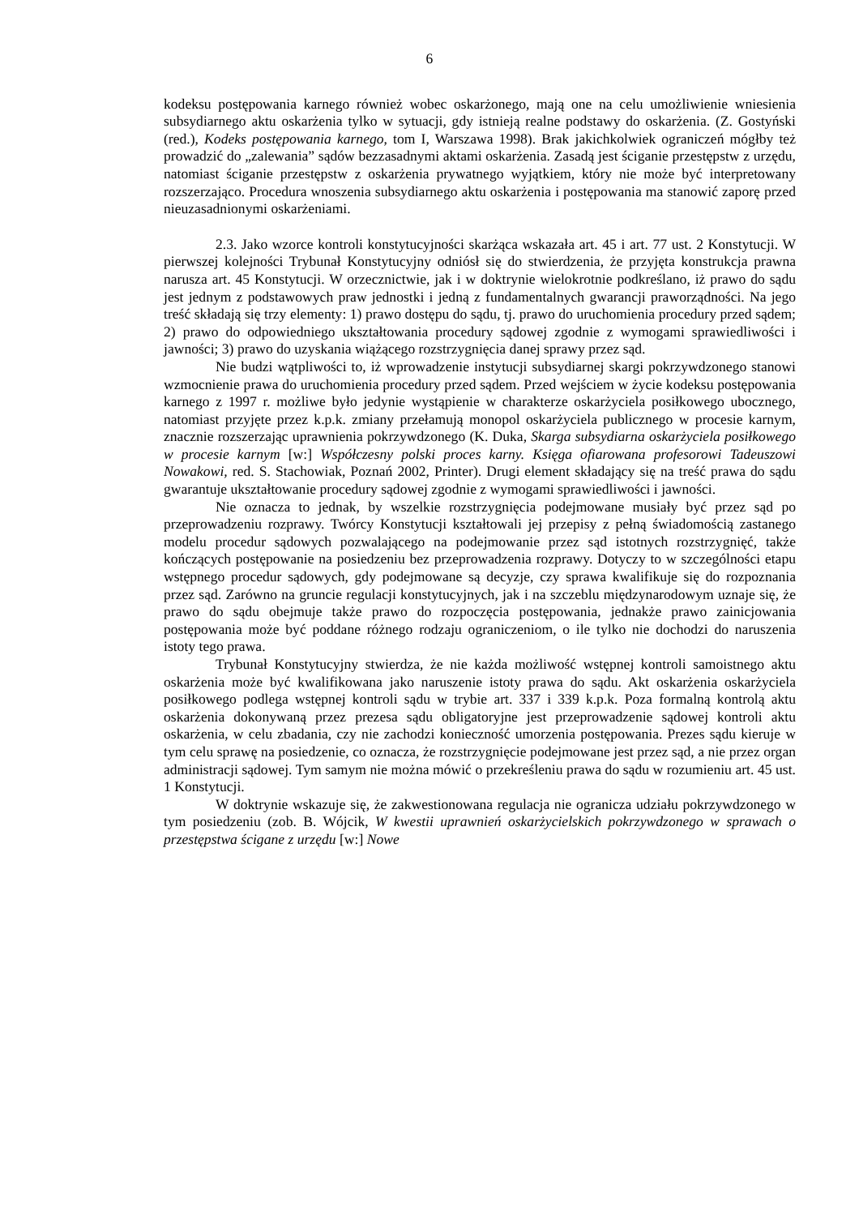6
kodeksu postępowania karnego również wobec oskarżonego, mają one na celu umożliwienie wniesienia subsydiarnego aktu oskarżenia tylko w sytuacji, gdy istnieją realne podstawy do oskarżenia. (Z. Gostyński (red.), Kodeks postępowania karnego, tom I, Warszawa 1998). Brak jakichkolwiek ograniczeń mógłby też prowadzić do „zalewania” sądów bezzasadnymi aktami oskarżenia. Zasadą jest ściganie przestępstw z urzędu, natomiast ściganie przestępstw z oskarżenia prywatnego wyjątkiem, który nie może być interpretowany rozszerzająco. Procedura wnoszenia subsydiarnego aktu oskarżenia i postępowania ma stanowić zaporę przed nieuzasadnionymi oskarżeniami.
2.3. Jako wzorce kontroli konstytucyjności skarżąca wskazała art. 45 i art. 77 ust. 2 Konstytucji. W pierwszej kolejności Trybunał Konstytucyjny odniósł się do stwierdzenia, że przyjęta konstrukcja prawna narusza art. 45 Konstytucji. W orzecznictwie, jak i w doktrynie wielokrotnie podkreślano, iż prawo do sądu jest jednym z podstawowych praw jednostki i jedną z fundamentalnych gwarancji praworządności. Na jego treść składają się trzy elementy: 1) prawo dostępu do sądu, tj. prawo do uruchomienia procedury przed sądem; 2) prawo do odpowiedniego ukształtowania procedury sądowej zgodnie z wymogami sprawiedliwości i jawności; 3) prawo do uzyskania wiążącego rozstrzygnięcia danej sprawy przez sąd.
Nie budzi wątpliwości to, iż wprowadzenie instytucji subsydiarnej skargi pokrzywdzonego stanowi wzmocnienie prawa do uruchomienia procedury przed sądem. Przed wejściem w życie kodeksu postępowania karnego z 1997 r. możliwe było jedynie wystąpienie w charakterze oskarżyciela posiłkowego ubocznego, natomiast przyjęte przez k.p.k. zmiany przełamują monopol oskarżyciela publicznego w procesie karnym, znacznie rozszerzając uprawnienia pokrzywdzonego (K. Duka, Skarga subsydiarna oskarżyciela posiłkowego w procesie karnym [w:] Współczesny polski proces karny. Księga ofiarowana profesorowi Tadeuszowi Nowakowi, red. S. Stachowiak, Poznań 2002, Printer). Drugi element składający się na treść prawa do sądu gwarantuje ukształtowanie procedury sądowej zgodnie z wymogami sprawiedliwości i jawności.
Nie oznacza to jednak, by wszelkie rozstrzygnięcia podejmowane musiały być przez sąd po przeprowadzeniu rozprawy. Twórcy Konstytucji kształtowali jej przepisy z pełną świadomością zastanego modelu procedur sądowych pozwalającego na podejmowanie przez sąd istotnych rozstrzygnięć, także kończących postępowanie na posiedzeniu bez przeprowadzenia rozprawy. Dotyczy to w szczególności etapu wstępnego procedur sądowych, gdy podejmowane są decyzje, czy sprawa kwalifikuje się do rozpoznania przez sąd. Zarówno na gruncie regulacji konstytucyjnych, jak i na szczeblu międzynarodowym uznaje się, że prawo do sądu obejmuje także prawo do rozpoczęcia postępowania, jednakże prawo zainicjowania postępowania może być poddane różnego rodzaju ograniczeniom, o ile tylko nie dochodzi do naruszenia istoty tego prawa.
Trybunał Konstytucyjny stwierdza, że nie każda możliwość wstępnej kontroli samoistnego aktu oskarżenia może być kwalifikowana jako naruszenie istoty prawa do sądu. Akt oskarżenia oskarżyciela posiłkowego podlega wstępnej kontroli sądu w trybie art. 337 i 339 k.p.k. Poza formalną kontrolą aktu oskarżenia dokonywaną przez prezesa sądu obligatoryjne jest przeprowadzenie sądowej kontroli aktu oskarżenia, w celu zbadania, czy nie zachodzi konieczność umorzenia postępowania. Prezes sądu kieruje w tym celu sprawę na posiedzenie, co oznacza, że rozstrzygnięcie podejmowane jest przez sąd, a nie przez organ administracji sądowej. Tym samym nie można mówić o przekreśleniu prawa do sądu w rozumieniu art. 45 ust. 1 Konstytucji.
W doktrynie wskazuje się, że zakwestionowana regulacja nie ogranicza udziału pokrzywdzonego w tym posiedzeniu (zob. B. Wójcik, W kwestii uprawnień oskarżycielskich pokrzywdzonego w sprawach o przestępstwa ścigane z urzędu [w:] Nowe